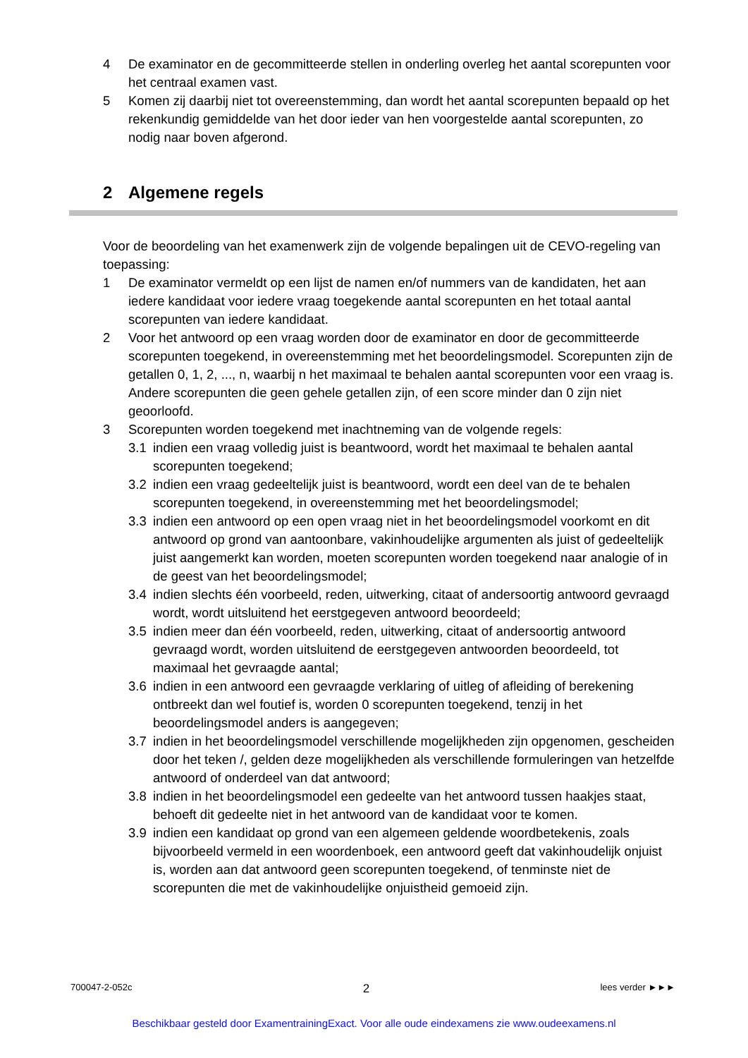4 De examinator en de gecommitteerde stellen in onderling overleg het aantal scorepunten voor het centraal examen vast.
5 Komen zij daarbij niet tot overeenstemming, dan wordt het aantal scorepunten bepaald op het rekenkundig gemiddelde van het door ieder van hen voorgestelde aantal scorepunten, zo nodig naar boven afgerond.
2 Algemene regels
Voor de beoordeling van het examenwerk zijn de volgende bepalingen uit de CEVO-regeling van toepassing:
1 De examinator vermeldt op een lijst de namen en/of nummers van de kandidaten, het aan iedere kandidaat voor iedere vraag toegekende aantal scorepunten en het totaal aantal scorepunten van iedere kandidaat.
2 Voor het antwoord op een vraag worden door de examinator en door de gecommitteerde scorepunten toegekend, in overeenstemming met het beoordelingsmodel. Scorepunten zijn de getallen 0, 1, 2, ..., n, waarbij n het maximaal te behalen aantal scorepunten voor een vraag is. Andere scorepunten die geen gehele getallen zijn, of een score minder dan 0 zijn niet geoorloofd.
3 Scorepunten worden toegekend met inachtneming van de volgende regels:
3.1 indien een vraag volledig juist is beantwoord, wordt het maximaal te behalen aantal scorepunten toegekend;
3.2 indien een vraag gedeeltelijk juist is beantwoord, wordt een deel van de te behalen scorepunten toegekend, in overeenstemming met het beoordelingsmodel;
3.3 indien een antwoord op een open vraag niet in het beoordelingsmodel voorkomt en dit antwoord op grond van aantoonbare, vakinhoudelijke argumenten als juist of gedeeltelijk juist aangemerkt kan worden, moeten scorepunten worden toegekend naar analogie of in de geest van het beoordelingsmodel;
3.4 indien slechts één voorbeeld, reden, uitwerking, citaat of andersoortig antwoord gevraagd wordt, wordt uitsluitend het eerstgegeven antwoord beoordeeld;
3.5 indien meer dan één voorbeeld, reden, uitwerking, citaat of andersoortig antwoord gevraagd wordt, worden uitsluitend de eerstgegeven antwoorden beoordeeld, tot maximaal het gevraagde aantal;
3.6 indien in een antwoord een gevraagde verklaring of uitleg of afleiding of berekening ontbreekt dan wel foutief is, worden 0 scorepunten toegekend, tenzij in het beoordelingsmodel anders is aangegeven;
3.7 indien in het beoordelingsmodel verschillende mogelijkheden zijn opgenomen, gescheiden door het teken /, gelden deze mogelijkheden als verschillende formuleringen van hetzelfde antwoord of onderdeel van dat antwoord;
3.8 indien in het beoordelingsmodel een gedeelte van het antwoord tussen haakjes staat, behoeft dit gedeelte niet in het antwoord van de kandidaat voor te komen.
3.9 indien een kandidaat op grond van een algemeen geldende woordbetekenis, zoals bijvoorbeeld vermeld in een woordenboek, een antwoord geeft dat vakinhoudelijk onjuist is, worden aan dat antwoord geen scorepunten toegekend, of tenminste niet de scorepunten die met de vakinhoudelijke onjuistheid gemoeid zijn.
700047-2-052c 2 lees verder ►►►
Beschikbaar gesteld door ExamentrainingExact. Voor alle oude eindexamens zie www.oudeexamens.nl